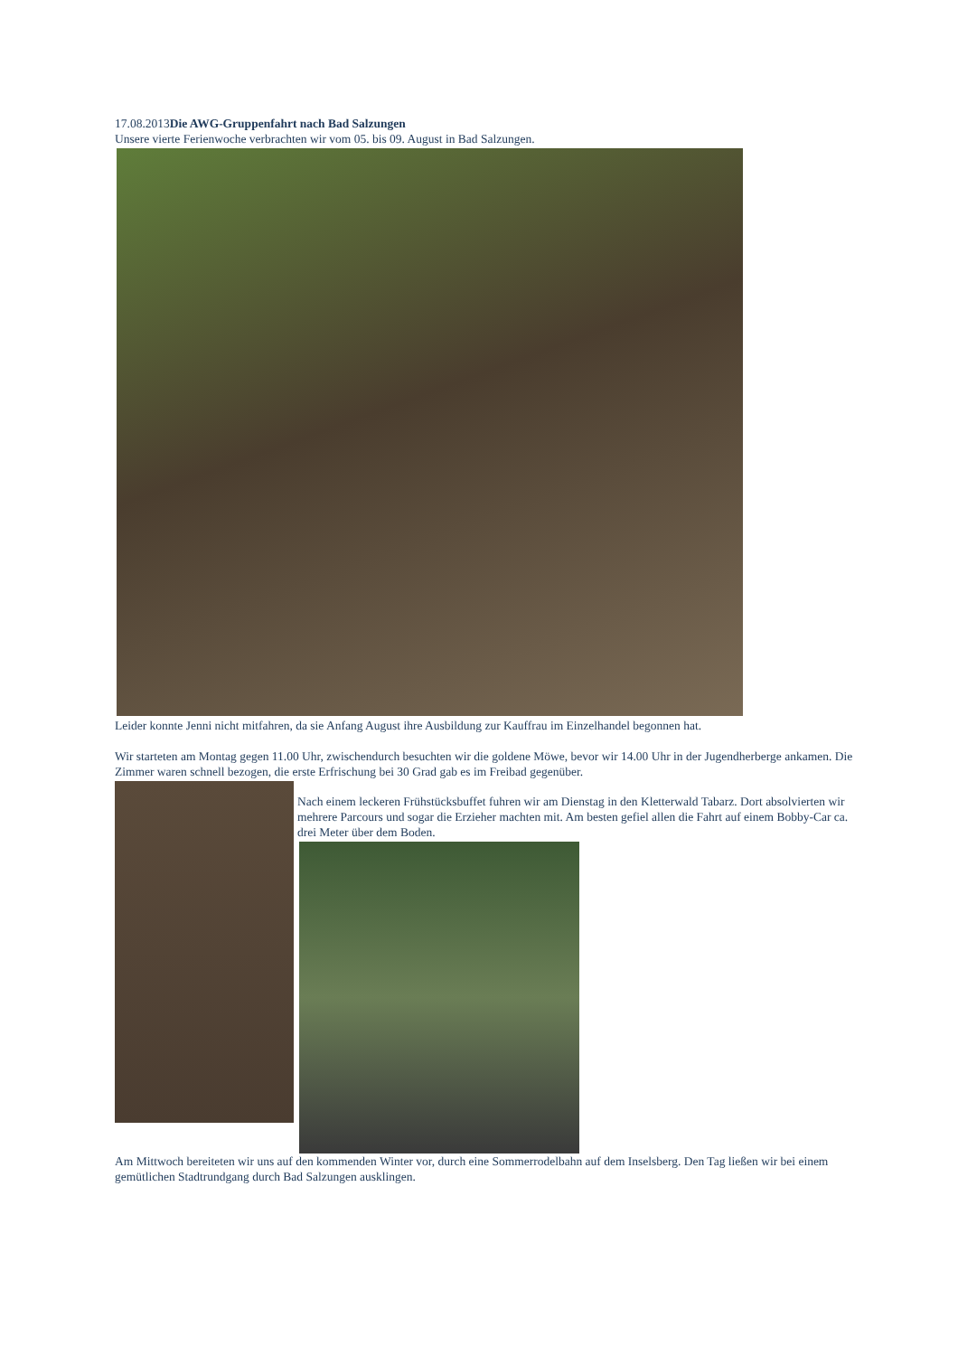17.08.2013Die AWG-Gruppenfahrt nach Bad Salzungen
Unsere vierte Ferienwoche verbrachten wir vom 05. bis 09. August in Bad Salzungen.
Leider konnte Jenni nicht mitfahren, da sie Anfang August ihre Ausbildung zur Kauffrau im Einzelhandel begonnen hat.
Wir starteten am Montag gegen 11.00 Uhr, zwischendurch besuchten wir die goldene Möwe, bevor wir 14.00 Uhr in der Jugendherberge ankamen. Die Zimmer waren schnell bezogen, die erste Erfrischung bei 30 Grad gab es im Freibad gegenüber.
Nach einem leckeren Frühstücksbuffet fuhren wir am Dienstag in den Kletterwald Tabarz. Dort absolvierten wir mehrere Parcours und sogar die Erzieher machten mit. Am besten gefiel allen die Fahrt auf einem Bobby-Car ca. drei Meter über dem Boden.
Am Mittwoch bereiteten wir uns auf den kommenden Winter vor, durch eine Sommerrodelbahn auf dem Inselsberg. Den Tag ließen wir bei einem gemütlichen Stadtrundgang durch Bad Salzungen ausklingen.